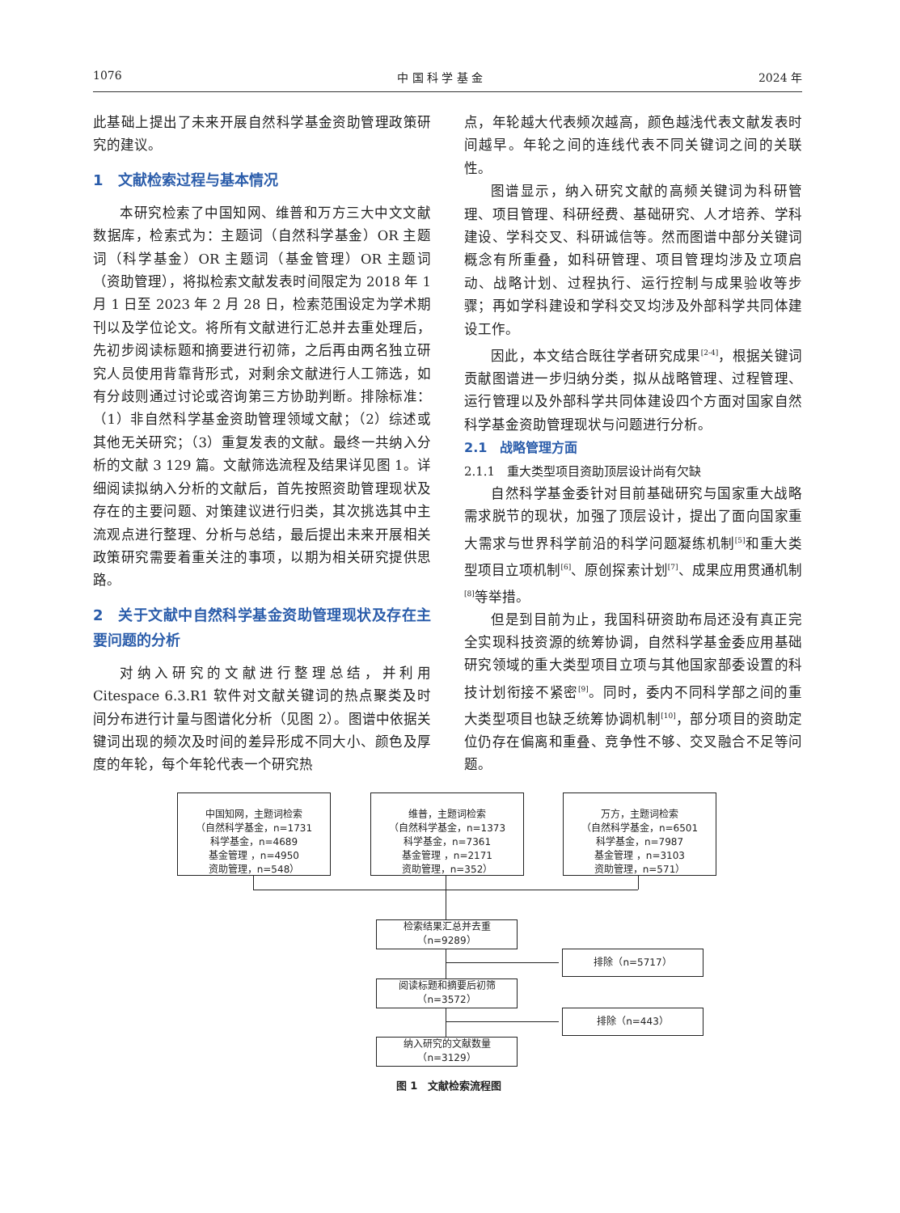1076 中 国 科 学 基 金 2024 年
此基础上提出了未来开展自然科学基金资助管理政策研究的建议。
1　文献检索过程与基本情况
本研究检索了中国知网、维普和万方三大中文文献数据库，检索式为：主题词（自然科学基金）OR 主题词（科学基金）OR 主题词（基金管理）OR 主题词（资助管理），将拟检索文献发表时间限定为 2018 年 1 月 1 日至 2023 年 2 月 28 日，检索范围设定为学术期刊以及学位论文。将所有文献进行汇总并去重处理后，先初步阅读标题和摘要进行初筛，之后再由两名独立研究人员使用背靠背形式，对剩余文献进行人工筛选，如有分歧则通过讨论或咨询第三方协助判断。排除标准：（1）非自然科学基金资助管理领域文献；（2）综述或其他无关研究；（3）重复发表的文献。最终一共纳入分析的文献 3 129 篇。文献筛选流程及结果详见图 1。详细阅读拟纳入分析的文献后，首先按照资助管理现状及存在的主要问题、对策建议进行归类，其次挑选其中主流观点进行整理、分析与总结，最后提出未来开展相关政策研究需要着重关注的事项，以期为相关研究提供思路。
2　关于文献中自然科学基金资助管理现状及存在主要问题的分析
对纳入研究的文献进行整理总结，并利用 Citespace 6.3.R1 软件对文献关键词的热点聚类及时间分布进行计量与图谱化分析（见图 2）。图谱中依据关键词出现的频次及时间的差异形成不同大小、颜色及厚度的年轮，每个年轮代表一个研究热
点，年轮越大代表频次越高，颜色越浅代表文献发表时间越早。年轮之间的连线代表不同关键词之间的关联性。
图谱显示，纳入研究文献的高频关键词为科研管理、项目管理、科研经费、基础研究、人才培养、学科建设、学科交叉、科研诚信等。然而图谱中部分关键词概念有所重叠，如科研管理、项目管理均涉及立项启动、战略计划、过程执行、运行控制与成果验收等步骤；再如学科建设和学科交叉均涉及外部科学共同体建设工作。
因此，本文结合既往学者研究成果<sup>[2-4]</sup>，根据关键词贡献图谱进一步归纳分类，拟从战略管理、过程管理、运行管理以及外部科学共同体建设四个方面对国家自然科学基金资助管理现状与问题进行分析。
2.1　战略管理方面
2.1.1　重大类型项目资助顶层设计尚有欠缺
自然科学基金委针对目前基础研究与国家重大战略需求脱节的现状，加强了顶层设计，提出了面向国家重大需求与世界科学前沿的科学问题凝练机制<sup>[5]</sup>和重大类型项目立项机制<sup>[6]</sup>、原创探索计划<sup>[7]</sup>、成果应用贯通机制<sup>[8]</sup>等举措。
但是到目前为止，我国科研资助布局还没有真正完全实现科技资源的统筹协调，自然科学基金委应用基础研究领域的重大类型项目立项与其他国家部委设置的科技计划衔接不紧密<sup>[9]</sup>。同时，委内不同科学部之间的重大类型项目也缺乏统筹协调机制<sup>[10]</sup>，部分项目的资助定位仍存在偏离和重叠、竞争性不够、交叉融合不足等问题。
中国知网，主题词检索
（自然科学基金，n=1731
科学基金，n=4689
基金管理 ，n=4950
资助管理，n=548）
维普，主题词检索
（自然科学基金，n=1373
科学基金，n=7361
基金管理 ，n=2171
资助管理，n=352）
万方，主题词检索
（自然科学基金，n=6501
科学基金，n=7987
基金管理 ，n=3103
资助管理，n=571）
检索结果汇总并去重
（n=9289）
排除（n=5717）
阅读标题和摘要后初筛
（n=3572）
排除（n=443）
纳入研究的文献数量
（n=3129）
图 1　文献检索流程图